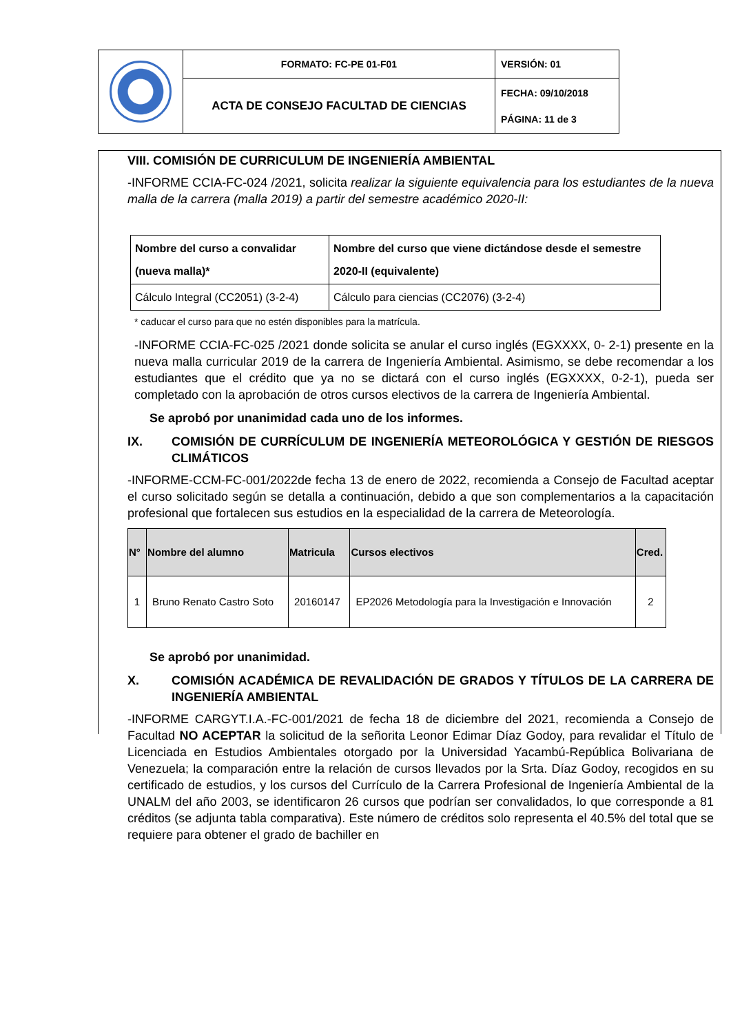| | FORMATO: FC-PE 01-F01 | VERSIÓN: 01 |
| | ACTA DE CONSEJO FACULTAD DE CIENCIAS | FECHA: 09/10/2018 PÁGINA: 11 de 3 |
VIII. COMISIÓN DE CURRICULUM DE INGENIERÍA AMBIENTAL
-INFORME CCIA-FC-024 /2021, solicita realizar la siguiente equivalencia para los estudiantes de la nueva malla de la carrera (malla 2019) a partir del semestre académico 2020-II:
| Nombre del curso a convalidar (nueva malla)* | Nombre del curso que viene dictándose desde el semestre 2020-II (equivalente) |
| --- | --- |
| Cálculo Integral (CC2051) (3-2-4) | Cálculo para ciencias (CC2076) (3-2-4) |
* caducar el curso para que no estén disponibles para la matrícula.
-INFORME CCIA-FC-025 /2021 donde solicita se anular el curso inglés (EGXXXX, 0- 2-1) presente en la nueva malla curricular 2019 de la carrera de Ingeniería Ambiental. Asimismo, se debe recomendar a los estudiantes que el crédito que ya no se dictará con el curso inglés (EGXXXX, 0-2-1), pueda ser completado con la aprobación de otros cursos electivos de la carrera de Ingeniería Ambiental.
Se aprobó por unanimidad cada uno de los informes.
IX. COMISIÓN DE CURRÍCULUM DE INGENIERÍA METEOROLÓGICA Y GESTIÓN DE RIESGOS CLIMÁTICOS
-INFORME-CCM-FC-001/2022de fecha 13 de enero de 2022, recomienda a Consejo de Facultad aceptar el curso solicitado según se detalla a continuación, debido a que son complementarios a la capacitación profesional que fortalecen sus estudios en la especialidad de la carrera de Meteorología.
| N° | Nombre del alumno | Matricula | Cursos electivos | Cred. |
| --- | --- | --- | --- | --- |
| 1 | Bruno Renato Castro Soto | 20160147 | EP2026 Metodología para la Investigación e Innovación | 2 |
Se aprobó por unanimidad.
X. COMISIÓN ACADÉMICA DE REVALIDACIÓN DE GRADOS Y TÍTULOS DE LA CARRERA DE INGENIERÍA AMBIENTAL
-INFORME CARGYT.I.A.-FC-001/2021 de fecha 18 de diciembre del 2021, recomienda a Consejo de Facultad NO ACEPTAR la solicitud de la señorita Leonor Edimar Díaz Godoy, para revalidar el Título de Licenciada en Estudios Ambientales otorgado por la Universidad Yacambú-República Bolivariana de Venezuela; la comparación entre la relación de cursos llevados por la Srta. Díaz Godoy, recogidos en su certificado de estudios, y los cursos del Currículo de la Carrera Profesional de Ingeniería Ambiental de la UNALM del año 2003, se identificaron 26 cursos que podrían ser convalidados, lo que corresponde a 81 créditos (se adjunta tabla comparativa). Este número de créditos solo representa el 40.5% del total que se requiere para obtener el grado de bachiller en